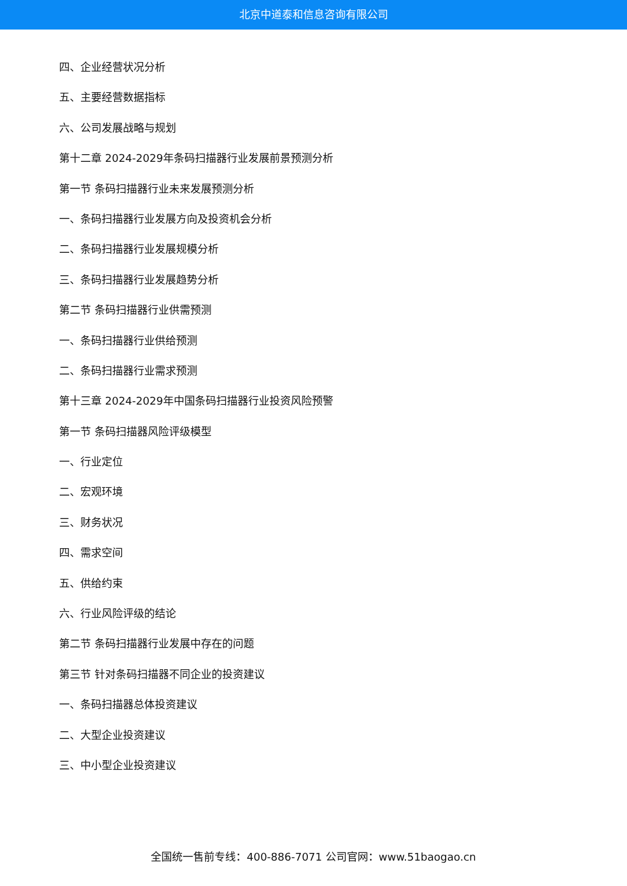北京中道泰和信息咨询有限公司
四、企业经营状况分析
五、主要经营数据指标
六、公司发展战略与规划
第十二章 2024-2029年条码扫描器行业发展前景预测分析
第一节 条码扫描器行业未来发展预测分析
一、条码扫描器行业发展方向及投资机会分析
二、条码扫描器行业发展规模分析
三、条码扫描器行业发展趋势分析
第二节 条码扫描器行业供需预测
一、条码扫描器行业供给预测
二、条码扫描器行业需求预测
第十三章 2024-2029年中国条码扫描器行业投资风险预警
第一节 条码扫描器风险评级模型
一、行业定位
二、宏观环境
三、财务状况
四、需求空间
五、供给约束
六、行业风险评级的结论
第二节 条码扫描器行业发展中存在的问题
第三节 针对条码扫描器不同企业的投资建议
一、条码扫描器总体投资建议
二、大型企业投资建议
三、中小型企业投资建议
全国统一售前专线：400-886-7071 公司官网：www.51baogao.cn